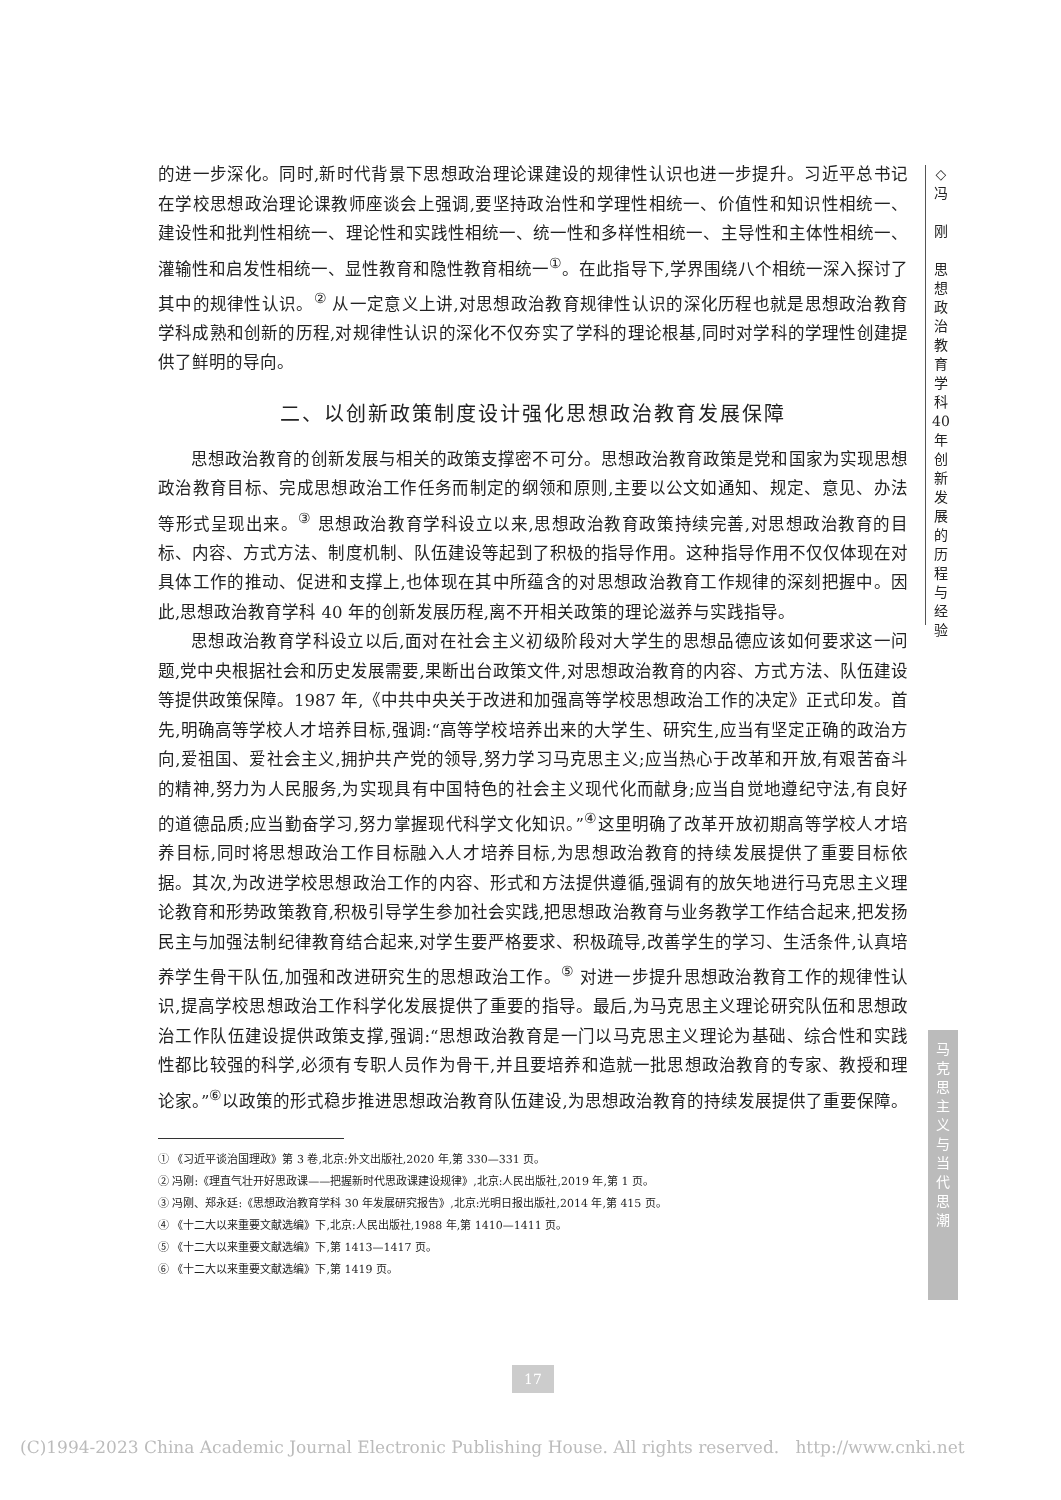的进一步深化。同时,新时代背景下思想政治理论课建设的规律性认识也进一步提升。习近平总书记在学校思想政治理论课教师座谈会上强调,要坚持政治性和学理性相统一、价值性和知识性相统一、建设性和批判性相统一、理论性和实践性相统一、统一性和多样性相统一、主导性和主体性相统一、灌输性和启发性相统一、显性教育和隐性教育相统一<sup>①</sup>。在此指导下,学界围绕八个相统一深入探讨了其中的规律性认识。<sup>②</sup> 从一定意义上讲,对思想政治教育规律性认识的深化历程也就是思想政治教育学科成熟和创新的历程,对规律性认识的深化不仅夯实了学科的理论根基,同时对学科的学理性创建提供了鲜明的导向。
二、以创新政策制度设计强化思想政治教育发展保障
思想政治教育的创新发展与相关的政策支撑密不可分。思想政治教育政策是党和国家为实现思想政治教育目标、完成思想政治工作任务而制定的纲领和原则,主要以公文如通知、规定、意见、办法等形式呈现出来。<sup>③</sup> 思想政治教育学科设立以来,思想政治教育政策持续完善,对思想政治教育的目标、内容、方式方法、制度机制、队伍建设等起到了积极的指导作用。这种指导作用不仅仅体现在对具体工作的推动、促进和支撑上,也体现在其中所蕴含的对思想政治教育工作规律的深刻把握中。因此,思想政治教育学科 40 年的创新发展历程,离不开相关政策的理论滋养与实践指导。
思想政治教育学科设立以后,面对在社会主义初级阶段对大学生的思想品德应该如何要求这一问题,党中央根据社会和历史发展需要,果断出台政策文件,对思想政治教育的内容、方式方法、队伍建设等提供政策保障。1987 年,《中共中央关于改进和加强高等学校思想政治工作的决定》正式印发。首先,明确高等学校人才培养目标,强调:“高等学校培养出来的大学生、研究生,应当有坚定正确的政治方向,爱祖国、爱社会主义,拥护共产党的领导,努力学习马克思主义;应当热心于改革和开放,有艰苦奋斗的精神,努力为人民服务,为实现具有中国特色的社会主义现代化而献身;应当自觉地遵纪守法,有良好的道德品质;应当勤奋学习,努力掌握现代科学文化知识。”<sup>④</sup>这里明确了改革开放初期高等学校人才培养目标,同时将思想政治工作目标融入人才培养目标,为思想政治教育的持续发展提供了重要目标依据。其次,为改进学校思想政治工作的内容、形式和方法提供遵循,强调有的放矢地进行马克思主义理论教育和形势政策教育,积极引导学生参加社会实践,把思想政治教育与业务教学工作结合起来,把发扬民主与加强法制纪律教育结合起来,对学生要严格要求、积极疏导,改善学生的学习、生活条件,认真培养学生骨干队伍,加强和改进研究生的思想政治工作。<sup>⑤</sup> 对进一步提升思想政治教育工作的规律性认识,提高学校思想政治工作科学化发展提供了重要的指导。最后,为马克思主义理论研究队伍和思想政治工作队伍建设提供政策支撑,强调:“思想政治教育是一门以马克思主义理论为基础、综合性和实践性都比较强的科学,必须有专职人员作为骨干,并且要培养和造就一批思想政治教育的专家、教授和理论家。”<sup>⑥</sup>以政策的形式稳步推进思想政治教育队伍建设,为思想政治教育的持续发展提供了重要保障。
① 《习近平谈治国理政》第 3 卷,北京:外文出版社,2020 年,第 330—331 页。
② 冯刚:《理直气壮开好思政课——把握新时代思政课建设规律》,北京:人民出版社,2019 年,第 1 页。
③ 冯刚、郑永廷:《思想政治教育学科 30 年发展研究报告》,北京:光明日报出版社,2014 年,第 415 页。
④ 《十二大以来重要文献选编》下,北京:人民出版社,1988 年,第 1410—1411 页。
⑤ 《十二大以来重要文献选编》下,第 1413—1417 页。
⑥ 《十二大以来重要文献选编》下,第 1419 页。
◇
冯
刚
思
想
政
治
教
育
学
科
40
年
创
新
发
展
的
历
程
与
经
验
马
克
思
主
义
与
当
代
思
潮
17
(C)1994-2023 China Academic Journal Electronic Publishing House. All rights reserved. http://www.cnki.net